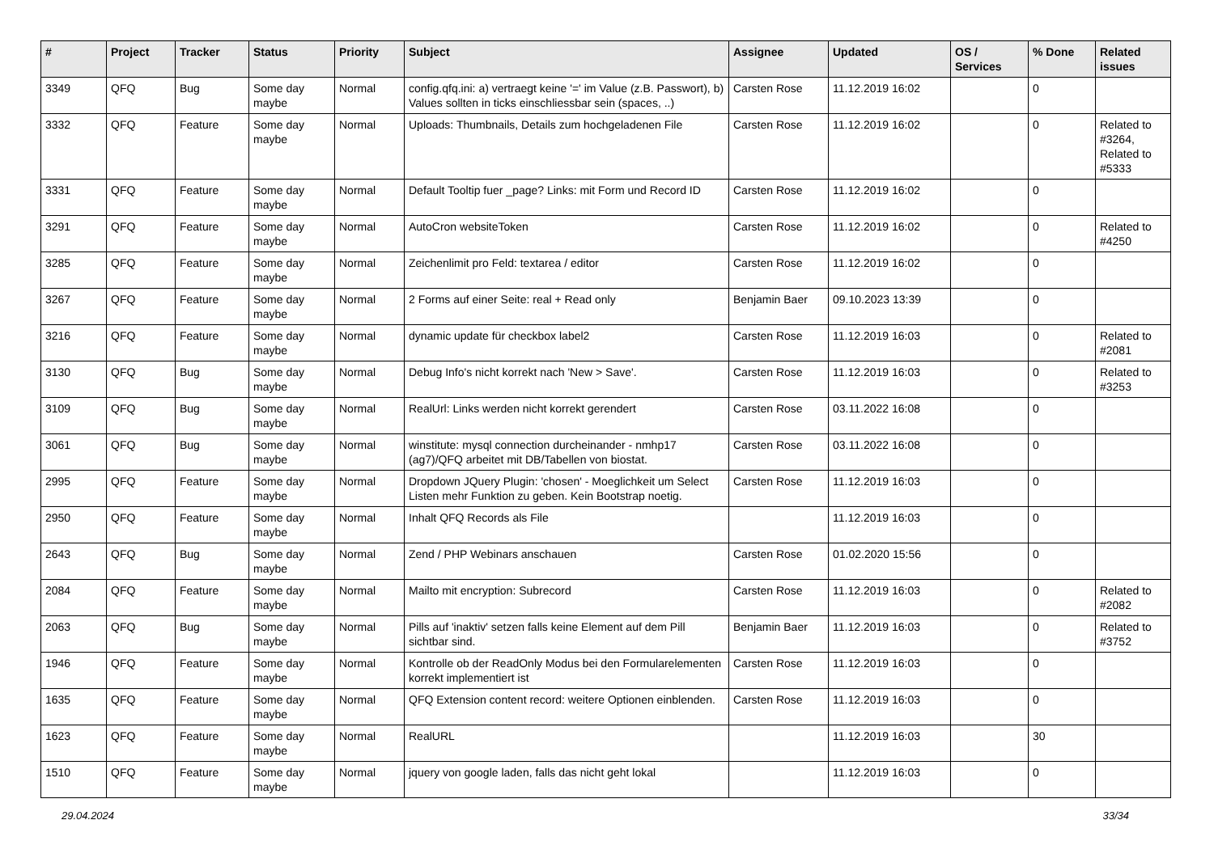| # | Project | Tracker | Status | Priority | Subject | Assignee | Updated | OS / Services | % Done | Related issues |
| --- | --- | --- | --- | --- | --- | --- | --- | --- | --- | --- |
| 3349 | QFQ | Bug | Some day maybe | Normal | config.qfq.ini: a) vertraegt keine '=' im Value (z.B. Passwort), b) Values sollten in ticks einschliessbar sein (spaces, ..) | Carsten Rose | 11.12.2019 16:02 | | 0 | |
| 3332 | QFQ | Feature | Some day maybe | Normal | Uploads: Thumbnails, Details zum hochgeladenen File | Carsten Rose | 11.12.2019 16:02 | | 0 | Related to #3264, Related to #5333 |
| 3331 | QFQ | Feature | Some day maybe | Normal | Default Tooltip fuer _page? Links: mit Form und Record ID | Carsten Rose | 11.12.2019 16:02 | | 0 | |
| 3291 | QFQ | Feature | Some day maybe | Normal | AutoCron websiteToken | Carsten Rose | 11.12.2019 16:02 | | 0 | Related to #4250 |
| 3285 | QFQ | Feature | Some day maybe | Normal | Zeichenlimit pro Feld: textarea / editor | Carsten Rose | 11.12.2019 16:02 | | 0 | |
| 3267 | QFQ | Feature | Some day maybe | Normal | 2 Forms auf einer Seite: real + Read only | Benjamin Baer | 09.10.2023 13:39 | | 0 | |
| 3216 | QFQ | Feature | Some day maybe | Normal | dynamic update für checkbox label2 | Carsten Rose | 11.12.2019 16:03 | | 0 | Related to #2081 |
| 3130 | QFQ | Bug | Some day maybe | Normal | Debug Info's nicht korrekt nach 'New > Save'. | Carsten Rose | 11.12.2019 16:03 | | 0 | Related to #3253 |
| 3109 | QFQ | Bug | Some day maybe | Normal | RealUrl: Links werden nicht korrekt gerendert | Carsten Rose | 03.11.2022 16:08 | | 0 | |
| 3061 | QFQ | Bug | Some day maybe | Normal | winstitute: mysql connection durcheinander - nmhp17 (ag7)/QFQ arbeitet mit DB/Tabellen von biostat. | Carsten Rose | 03.11.2022 16:08 | | 0 | |
| 2995 | QFQ | Feature | Some day maybe | Normal | Dropdown JQuery Plugin: 'chosen' - Moeglichkeit um Select Listen mehr Funktion zu geben. Kein Bootstrap noetig. | Carsten Rose | 11.12.2019 16:03 | | 0 | |
| 2950 | QFQ | Feature | Some day maybe | Normal | Inhalt QFQ Records als File | | 11.12.2019 16:03 | | 0 | |
| 2643 | QFQ | Bug | Some day maybe | Normal | Zend / PHP Webinars anschauen | Carsten Rose | 01.02.2020 15:56 | | 0 | |
| 2084 | QFQ | Feature | Some day maybe | Normal | Mailto mit encryption: Subrecord | Carsten Rose | 11.12.2019 16:03 | | 0 | Related to #2082 |
| 2063 | QFQ | Bug | Some day maybe | Normal | Pills auf 'inaktiv' setzen falls keine Element auf dem Pill sichtbar sind. | Benjamin Baer | 11.12.2019 16:03 | | 0 | Related to #3752 |
| 1946 | QFQ | Feature | Some day maybe | Normal | Kontrolle ob der ReadOnly Modus bei den Formularelementen korrekt implementiert ist | Carsten Rose | 11.12.2019 16:03 | | 0 | |
| 1635 | QFQ | Feature | Some day maybe | Normal | QFQ Extension content record: weitere Optionen einblenden. | Carsten Rose | 11.12.2019 16:03 | | 0 | |
| 1623 | QFQ | Feature | Some day maybe | Normal | RealURL | | 11.12.2019 16:03 | | 30 | |
| 1510 | QFQ | Feature | Some day maybe | Normal | jquery von google laden, falls das nicht geht lokal | | 11.12.2019 16:03 | | 0 | |
29.04.2024 33/34